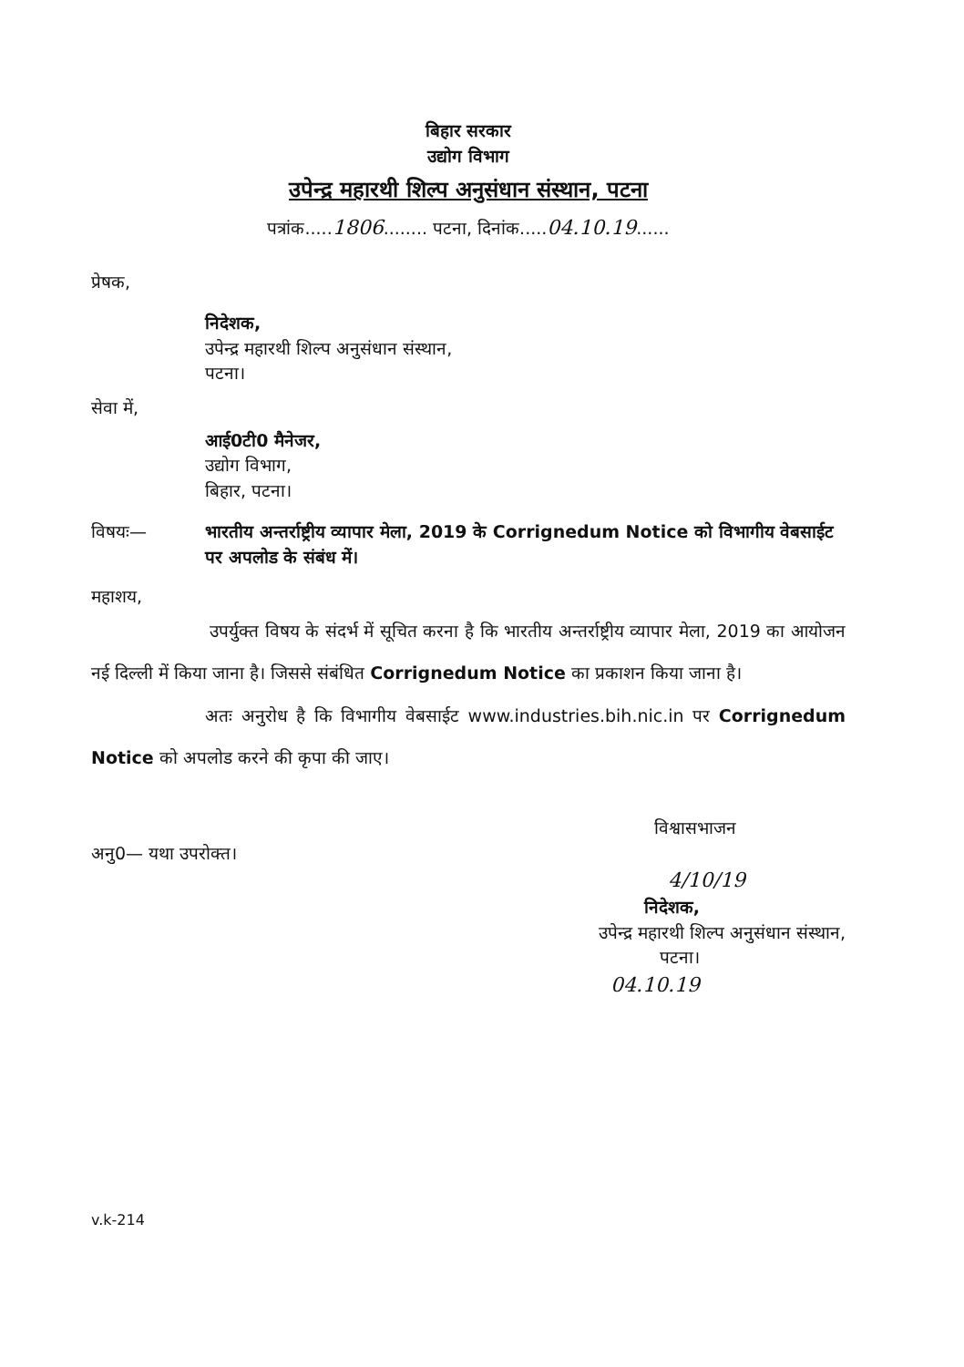बिहार सरकार
उद्योग विभाग
उपेन्द्र महारथी शिल्प अनुसंधान संस्थान, पटना
पत्रांक.....1806........ पटना, दिनांक.....04.10.19......
प्रेषक,
निदेशक,
उपेन्द्र महारथी शिल्प अनुसंधान संस्थान,
पटना।
सेवा में,
आई0टी0 मैनेजर,
उद्योग विभाग,
बिहार, पटना।
विषयः— भारतीय अन्तर्राष्ट्रीय व्यापार मेला, 2019 के Corrignedum Notice को विभागीय वेबसाईट पर अपलोड के संबंध में।
महाशय,
उपर्युक्त विषय के संदर्भ में सूचित करना है कि भारतीय अन्तर्राष्ट्रीय व्यापार मेला, 2019 का आयोजन नई दिल्ली में किया जाना है। जिससे संबंधित Corrignedum Notice का प्रकाशन किया जाना है।
अतः अनुरोध है कि विभागीय वेबसाईट www.industries.bih.nic.in पर Corrignedum Notice को अपलोड करने की कृपा की जाए।
विश्वासभाजन
अनु0— यथा उपरोक्त।
4/10/19
निदेशक,
उपेन्द्र महारथी शिल्प अनुसंधान संस्थान,
पटना।
04.10.19
v.k-214